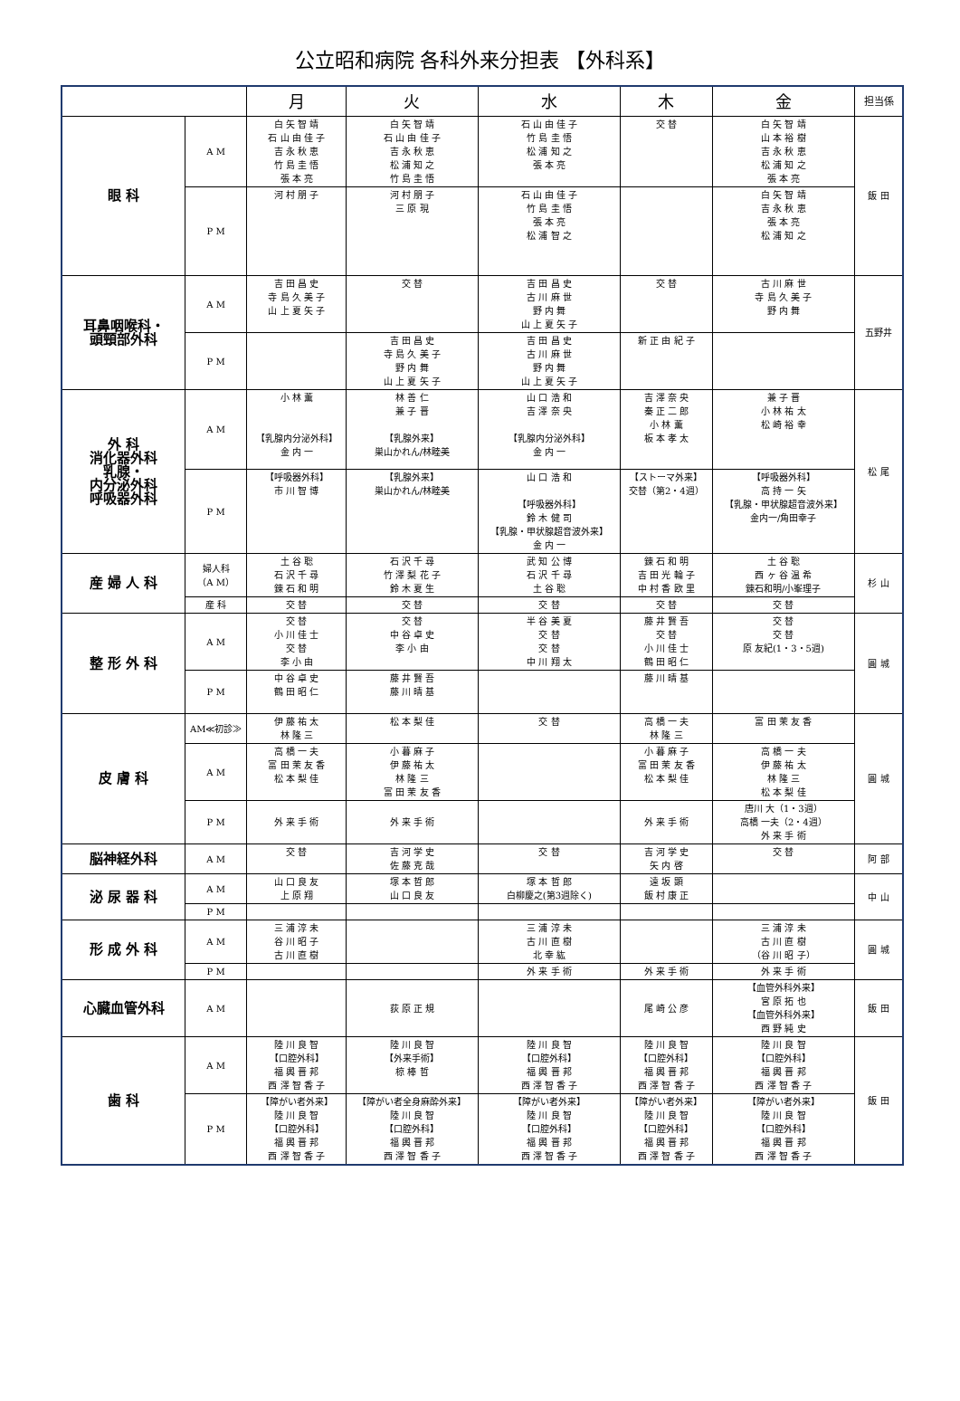公立昭和病院 各科外来分担表 【外科系】
| | | 月 | 火 | 水 | 木 | 金 | 担当係 |
| --- | --- | --- | --- | --- | --- | --- | --- |
| 眼 科 | A M | 白 矢 智 靖 石 山 由 佳 子 吉 永 秋 恵 竹 島 圭 悟 張 本 亮 | 白 矢 智 靖 石 山 由 佳 子 吉 永 秋 恵 松 浦 知 之 竹 島 圭 悟 | 石 山 由 佳 子 竹 島 圭 悟 松 浦 知 之 張 本 亮 | 交 替 | 白 矢 智 靖 山 本 裕 樹 吉 永 秋 恵 松 浦 知 之 張 本 亮 | 飯 田 |
| | P M | 河 村 朋 子 | 河 村 朋 子 三 原 現 | 石 山 由 佳 子 竹 島 圭 悟 張 本 亮 松 浦 智 之 | | 白 矢 智 靖 吉 永 秋 恵 張 本 亮 松 浦 知 之 | |
| 耳鼻咽喉科・ 頭頸部外科 | A M | 吉 田 昌 史 寺 島 久 美 子 山 上 夏 矢 子 | 交 替 | 吉 田 昌 史 古 川 麻 世 野 内 舞 山 上 夏 矢 子 | 交 替 | 古 川 麻 世 寺 島 久 美 子 野 内 舞 | 五野井 |
| | P M | | 吉 田 昌 史 寺 島 久 美 子 野 内 舞 山 上 夏 矢 子 | 吉 田 昌 史 古 川 麻 世 野 内 舞 山 上 夏 矢 子 | 新 正 由 紀 子 | | |
| 外 科 消化器外科 乳腺・ 内分泌外科 呼吸器外科 | A M | 小 林 薫 【乳腺内分泌外科】 金 内 一 | 林 善 仁 兼 子 晋 【乳腺外来】 巣山かれん/林睦美 | 山 口 浩 和 吉 澤 奈 央 【乳腺内分泌外科】 金 内 一 | 吉 澤 奈 央 秦 正 二 郎 小 林 薫 板 本 孝 太 | 兼 子 晋 小 林 祐 太 松 崎 裕 幸 | 松 尾 |
| | P M | 【呼吸器外科】 市 川 智 博 | 【乳腺外来】 巣山かれん/林睦美 | 山 口 浩 和 【呼吸器外科】 鈴 木 健 司 【乳腺・甲状腺超音波外来】 金 内 一 | 【ストーマ外来】 交替（第2・4週） | 【呼吸器外科】 高 持 一 矢 【乳腺・甲状腺超音波外来】 金内一/角田幸子 | |
| 産 婦 人 科 | 婦人科 （A M） | 土 谷 聡 石 沢 千 尋 錬 石 和 明 | 石 沢 千 尋 竹 澤 梨 花 子 鈴 木 夏 生 | 武 知 公 博 石 沢 千 尋 土 谷 聡 | 錬 石 和 明 吉 田 光 輪 子 中 村 香 欧 里 | 土 谷 聡 西 ヶ 谷 温 希 錬石和明/小峯理子 | 杉 山 |
| | 産 科 | 交 替 | 交 替 | 交 替 | 交 替 | 交 替 | |
| 整 形 外 科 | A M | 交 替 小 川 佳 士 交 替 李 小 由 | 交 替 中 谷 卓 史 李 小 由 | 半 谷 美 夏 交 替 交 替 中 川 翔 太 | 藤 井 賢 吾 交 替 小 川 佳 士 鶴 田 昭 仁 | 交 替 交 替 原 友紀(1・3・5週) | 圓 城 |
| | P M | 中 谷 卓 史 鶴 田 昭 仁 | 藤 井 賢 吾 藤 川 晴 基 | | 藤 川 晴 基 | | |
| 皮 膚 科 | AM≪初診≫ | 伊 藤 祐 太 林 隆 三 | 松 本 梨 佳 | 交 替 | 高 橋 一 夫 林 隆 三 | 富 田 茉 友 香 | 圓 城 |
| | A M | 高 橋 一 夫 富 田 茉 友 香 松 本 梨 佳 | 小 暮 麻 子 伊 藤 祐 太 林 隆 三 富 田 茉 友 香 | | 小 暮 麻 子 富 田 茉 友 香 松 本 梨 佳 | 高 橋 一 夫 伊 藤 祐 太 林 隆 三 松 本 梨 佳 | |
| | P M | 外 来 手 術 | 外 来 手 術 | | 外 来 手 術 | 唐川 大（1・3週） 高橋 一夫（2・4週） 外 来 手 術 | |
| 脳神経外科 | A M | 交 替 | 吉 河 学 史 佐 藤 克 哉 | 交 替 | 吉 河 学 史 矢 内 啓 | 交 替 | 阿 部 |
| 泌 尿 器 科 | A M | 山 口 良 友 上 原 翔 | 塚 本 哲 郎 山 口 良 友 | 塚 本 哲 郎 白柳慶之(第3週除く) | 遠 坂 顕 飯 村 康 正 | | 中 山 |
| | P M | | | | | | |
| 形 成 外 科 | A M | 三 浦 淳 未 谷 川 昭 子 古 川 直 樹 | | 三 浦 淳 未 古 川 直 樹 北 幸 紘 | | 三 浦 淳 未 古 川 直 樹 （谷 川 昭 子） | 圓 城 |
| | P M | | | 外 来 手 術 | 外 来 手 術 | 外 来 手 術 | |
| 心臓血管外科 | A M | | 荻 原 正 規 | | 尾 崎 公 彦 | 【血管外科外来】 宮 原 拓 也 【血管外科外来】 西 野 純 史 | 飯 田 |
| 歯 科 | A M | 陸 川 良 智 【口腔外科】 福 輿 晋 邦 西 澤 智 香 子 | 陸 川 良 智 【外来手術】 椋 棒 哲 | 陸 川 良 智 【口腔外科】 福 輿 晋 邦 西 澤 智 香 子 | 陸 川 良 智 【口腔外科】 福 輿 晋 邦 西 澤 智 香 子 | 陸 川 良 智 【口腔外科】 福 輿 晋 邦 西 澤 智 香 子 | 飯 田 |
| | P M | 【障がい者外来】 陸 川 良 智 【口腔外科】 福 輿 晋 邦 西 澤 智 香 子 | 【障がい者全身麻酔外来】 陸 川 良 智 【口腔外科】 福 輿 晋 邦 西 澤 智 香 子 | 【障がい者外来】 陸 川 良 智 【口腔外科】 福 輿 晋 邦 西 澤 智 香 子 | 【障がい者外来】 陸 川 良 智 【口腔外科】 福 輿 晋 邦 西 澤 智 香 子 | 【障がい者外来】 陸 川 良 智 【口腔外科】 福 輿 晋 邦 西 澤 智 香 子 | |